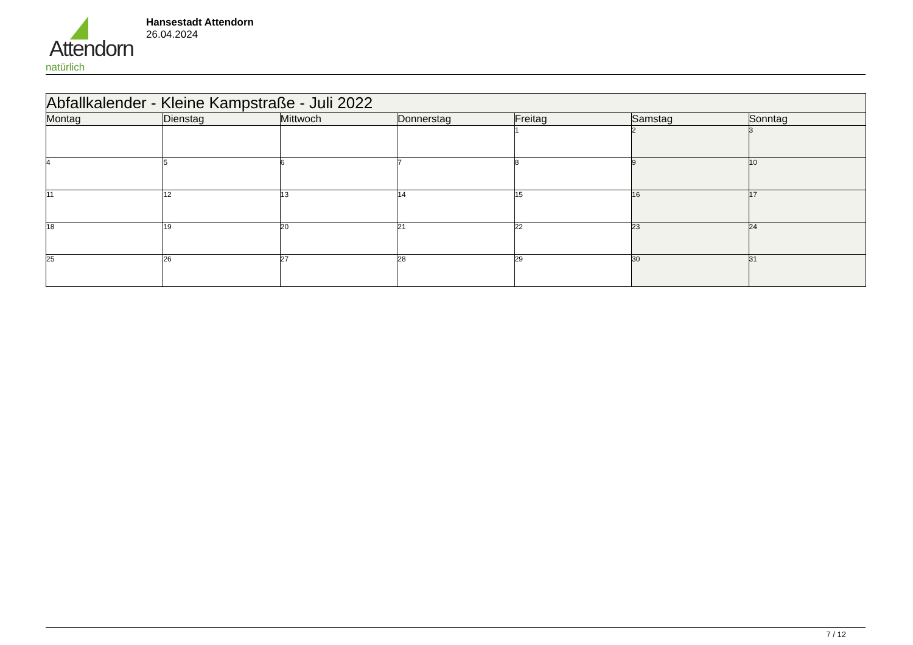Attendorn
natürlich
Hansestadt Attendorn
26.04.2024
| Abfallkalender - Kleine Kampstraße - Juli 2022 | | | | | | |
| --- | --- | --- | --- | --- | --- | --- |
| Montag | Dienstag | Mittwoch | Donnerstag | Freitag | Samstag | Sonntag |
| | | | | 1 | 2 | 3 |
| 4 | 5 | 6 | 7 | 8 | 9 | 10 |
| 11 | 12 | 13 | 14 | 15 | 16 | 17 |
| 18 | 19 | 20 | 21 | 22 | 23 | 24 |
| 25 | 26 | 27 | 28 | 29 | 30 | 31 |
7 / 12